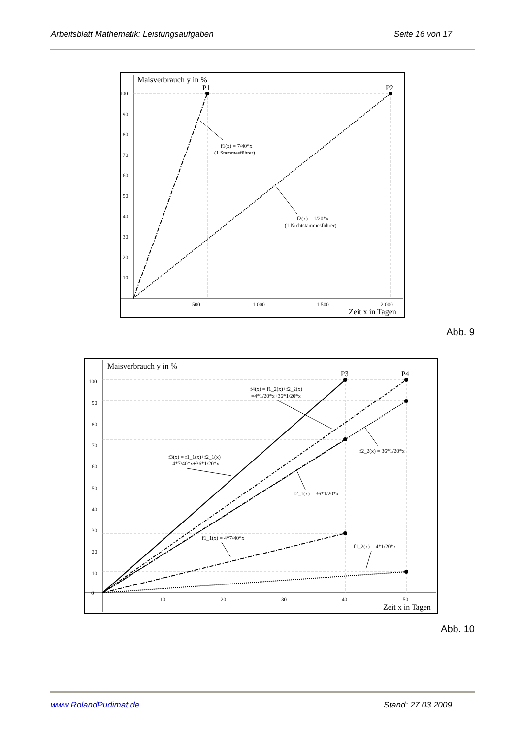Arbeitsblatt Mathematik: Leistungsaufgaben Seite 16 von 17
Maisverbrauch y in %
P1
P2
f1(x) = 7/40*x
(1 Stammesführer)
f2(x) = 1/20*x
(1 Nichtstammesführer)
100
90
80
70
60
50
40
30
20
10
500
1 000
1 500
2 000
Zeit x in Tagen
Abb. 9
Maisverbrauch y in %
P3
P4
f4(x) = f1_2(x)+f2_2(x)
=4*1/20*x+36*1/20*x
f3(x) = f1_1(x)+f2_1(x)
=4*7/40*x+36*1/20*x
f2_2(x) = 36*1/20*x
f2_1(x) = 36*1/20*x
f1_1(x) = 4*7/40*x
f1_2(x) = 4*1/20*x
0
100
90
80
70
60
50
40
30
20
10
10
20
30
40
50
Zeit x in Tagen
Abb. 10
www.RolandPudimat.de Stand: 27.03.2009